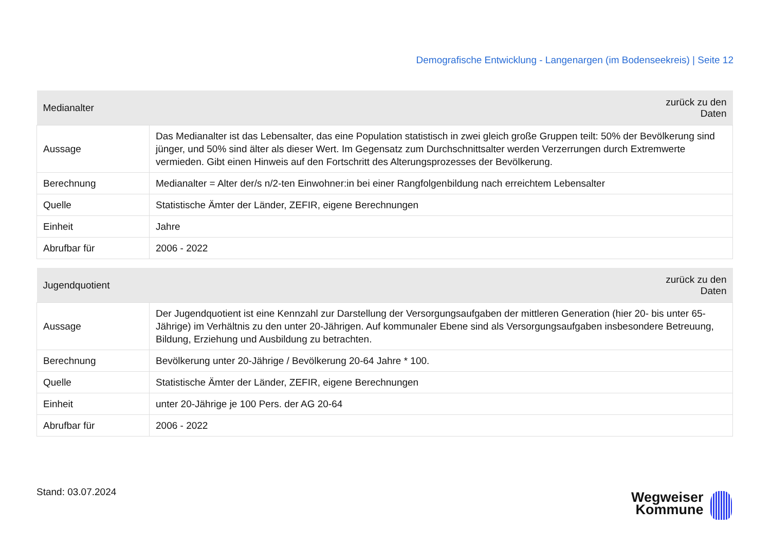Demografische Entwicklung - Langenargen (im Bodenseekreis) | Seite 12
| Medianalter | zurück zu den Daten |
| --- | --- |
| Aussage | Das Medianalter ist das Lebensalter, das eine Population statistisch in zwei gleich große Gruppen teilt: 50% der Bevölkerung sind jünger, und 50% sind älter als dieser Wert. Im Gegensatz zum Durchschnittsalter werden Verzerrungen durch Extremwerte vermieden. Gibt einen Hinweis auf den Fortschritt des Alterungsprozesses der Bevölkerung. |
| Berechnung | Medianalter = Alter der/s n/2-ten Einwohner:in bei einer Rangfolgenbildung nach erreichtem Lebensalter |
| Quelle | Statistische Ämter der Länder, ZEFIR, eigene Berechnungen |
| Einheit | Jahre |
| Abrufbar für | 2006 - 2022 |
| Jugendquotient | zurück zu den Daten |
| --- | --- |
| Aussage | Der Jugendquotient ist eine Kennzahl zur Darstellung der Versorgungsaufgaben der mittleren Generation (hier 20- bis unter 65-Jährige) im Verhältnis zu den unter 20-Jährigen. Auf kommunaler Ebene sind als Versorgungsaufgaben insbesondere Betreuung, Bildung, Erziehung und Ausbildung zu betrachten. |
| Berechnung | Bevölkerung unter 20-Jährige / Bevölkerung 20-64 Jahre * 100. |
| Quelle | Statistische Ämter der Länder, ZEFIR, eigene Berechnungen |
| Einheit | unter 20-Jährige je 100 Pers. der AG 20-64 |
| Abrufbar für | 2006 - 2022 |
Stand: 03.07.2024
Wegweiser
Kommune